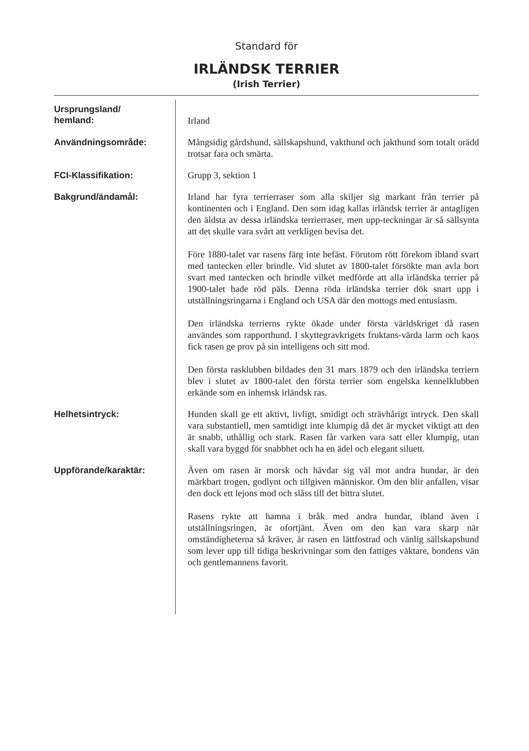Standard för
IRLÄNDSK TERRIER
(Irish Terrier)
Ursprungsland/
hemland:
Irland
Användningsområde:
Mångsidig gårdshund, sällskapshund, vakthund och jakthund som totalt orädd trotsar fara och smärta.
FCI-Klassifikation:
Grupp 3, sektion 1
Bakgrund/ändamål:
Irland har fyra terrierraser som alla skiljer sig markant från terrier på kontinenten och i England. Den som idag kallas irländsk terrier är antagligen den äldsta av dessa irländska terrierraser, men upp-teckningar är så sällsynta att det skulle vara svårt att verkligen bevisa det.
Före 1880-talet var rasens färg inte befäst. Förutom rött förekom ibland svart med tantecken eller brindle. Vid slutet av 1800-talet försökte man avla bort svart med tantecken och brindle vilket medförde att alla irländska terrier på 1900-talet hade röd päls. Denna röda irländska terrier dök snart upp i utställningsringarna i England och USA där den mottogs med entusiasm.
Den irländska terrierns rykte ökade under första världskriget då rasen användes som rapporthund. I skyttegravkrigets fruktans-värda larm och kaos fick rasen ge prov på sin intelligens och sitt mod.
Den första rasklubben bildades den 31 mars 1879 och den irländska terriern blev i slutet av 1800-talet den första terrier som engelska kennelklubben erkände som en inhemsk irländsk ras.
Helhetsintryck:
Hunden skall ge ett aktivt, livligt, smidigt och strävhårigt intryck. Den skall vara substantiell, men samtidigt inte klumpig då det är mycket viktigt att den är snabb, uthållig och stark. Rasen får varken vara satt eller klumpig, utan skall vara byggd för snabbhet och ha en ädel och elegant siluett.
Uppförande/karaktär:
Även om rasen är morsk och hävdar sig väl mot andra hundar, är den märkbart trogen, godlynt och tillgiven människor. Om den blir anfallen, visar den dock ett lejons mod och slåss till det bittra slutet.
Rasens rykte att hamna i bråk med andra hundar, ibland även i utställningsringen, är ofortjänt. Även om den kan vara skarp när omständigheterna så kräver, är rasen en lättfostrad och vänlig sällskapshund som lever upp till tidiga beskrivningar som den fattiges väktare, bondens vän och gentlemannens favorit.